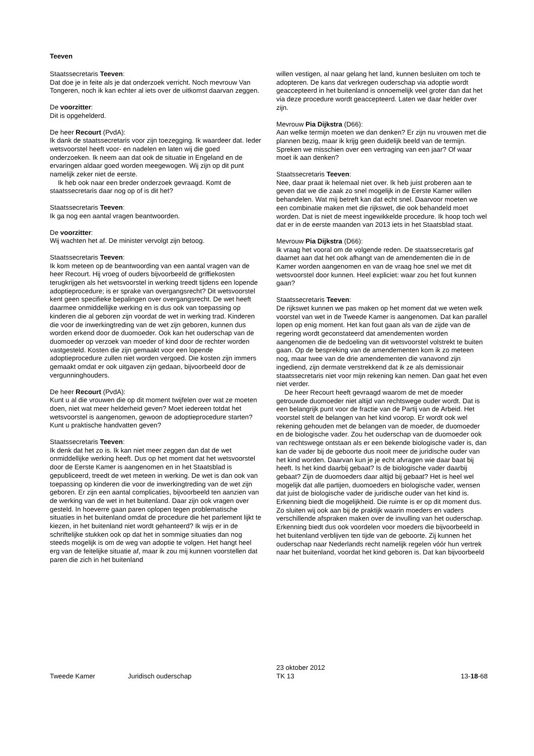Teeven
Staatssecretaris Teeven:
Dat doe je in feite als je dat onderzoek verricht. Noch mevrouw Van Tongeren, noch ik kan echter al iets over de uitkomst daarvan zeggen.
De voorzitter:
Dit is opgehelderd.
De heer Recourt (PvdA):
Ik dank de staatssecretaris voor zijn toezegging. Ik waardeer dat. Ieder wetsvoorstel heeft voor- en nadelen en laten wij die goed onderzoeken. Ik neem aan dat ook de situatie in Engeland en de ervaringen aldaar goed worden meegewogen. Wij zijn op dit punt namelijk zeker niet de eerste.
Ik heb ook naar een breder onderzoek gevraagd. Komt de staatssecretaris daar nog op of is dit het?
Staatssecretaris Teeven:
Ik ga nog een aantal vragen beantwoorden.
De voorzitter:
Wij wachten het af. De minister vervolgt zijn betoog.
Staatssecretaris Teeven:
Ik kom meteen op de beantwoording van een aantal vragen van de heer Recourt. Hij vroeg of ouders bijvoorbeeld de griffiekosten terugkrijgen als het wetsvoorstel in werking treedt tijdens een lopende adoptieprocedure; is er sprake van overgangsrecht? Dit wetsvoorstel kent geen specifieke bepalingen over overgangsrecht. De wet heeft daarmee onmiddellijke werking en is dus ook van toepassing op kinderen die al geboren zijn voordat de wet in werking trad. Kinderen die voor de inwerkingtreding van de wet zijn geboren, kunnen dus worden erkend door de duomoeder. Ook kan het ouderschap van de duomoeder op verzoek van moeder of kind door de rechter worden vastgesteld. Kosten die zijn gemaakt voor een lopende adoptieprocedure zullen niet worden vergoed. Die kosten zijn immers gemaakt omdat er ook uitgaven zijn gedaan, bijvoorbeeld door de vergunninghouders.
De heer Recourt (PvdA):
Kunt u al die vrouwen die op dit moment twijfelen over wat ze moeten doen, niet wat meer helderheid geven? Moet iedereen totdat het wetsvoorstel is aangenomen, gewoon de adoptieprocedure starten? Kunt u praktische handvatten geven?
Staatssecretaris Teeven:
Ik denk dat het zo is. Ik kan niet meer zeggen dan dat de wet onmiddellijke werking heeft. Dus op het moment dat het wetsvoorstel door de Eerste Kamer is aangenomen en in het Staatsblad is gepubliceerd, treedt de wet meteen in werking. De wet is dan ook van toepassing op kinderen die voor de inwerkingtreding van de wet zijn geboren. Er zijn een aantal complicaties, bijvoorbeeld ten aanzien van de werking van de wet in het buitenland. Daar zijn ook vragen over gesteld. In hoeverre gaan paren oplopen tegen problematische situaties in het buitenland omdat de procedure die het parlement lijkt te kiezen, in het buitenland niet wordt gehanteerd? Ik wijs er in de schriftelijke stukken ook op dat het in sommige situaties dan nog steeds mogelijk is om de weg van adoptie te volgen. Het hangt heel erg van de feitelijke situatie af, maar ik zou mij kunnen voorstellen dat paren die zich in het buitenland
willen vestigen, al naar gelang het land, kunnen besluiten om toch te adopteren. De kans dat verkregen ouderschap via adoptie wordt geaccepteerd in het buitenland is onnoemelijk veel groter dan dat het via deze procedure wordt geaccepteerd. Laten we daar helder over zijn.
Mevrouw Pia Dijkstra (D66):
Aan welke termijn moeten we dan denken? Er zijn nu vrouwen met die plannen bezig, maar ik krijg geen duidelijk beeld van de termijn. Spreken we misschien over een vertraging van een jaar? Of waar moet ik aan denken?
Staatssecretaris Teeven:
Nee, daar praat ik helemaal niet over. Ik heb juist proberen aan te geven dat we die zaak zo snel mogelijk in de Eerste Kamer willen behandelen. Wat mij betreft kan dat echt snel. Daarvoor moeten we een combinatie maken met die rijkswet, die ook behandeld moet worden. Dat is niet de meest ingewikkelde procedure. Ik hoop toch wel dat er in de eerste maanden van 2013 iets in het Staatsblad staat.
Mevrouw Pia Dijkstra (D66):
Ik vraag het vooral om de volgende reden. De staatssecretaris gaf daarnet aan dat het ook afhangt van de amendementen die in de Kamer worden aangenomen en van de vraag hoe snel we met dit wetsvoorstel door kunnen. Heel expliciet: waar zou het fout kunnen gaan?
Staatssecretaris Teeven:
De rijkswet kunnen we pas maken op het moment dat we weten welk voorstel van wet in de Tweede Kamer is aangenomen. Dat kan parallel lopen op enig moment. Het kan fout gaan als van de zijde van de regering wordt geconstateerd dat amendementen worden aangenomen die de bedoeling van dit wetsvoorstel volstrekt te buiten gaan. Op de bespreking van de amendementen kom ik zo meteen nog, maar twee van de drie amendementen die vanavond zijn ingediend, zijn dermate verstrekkend dat ik ze als demissionair staatssecretaris niet voor mijn rekening kan nemen. Dan gaat het even niet verder.
De heer Recourt heeft gevraagd waarom de met de moeder getrouwde duomoeder niet altijd van rechtswege ouder wordt. Dat is een belangrijk punt voor de fractie van de Partij van de Arbeid. Het voorstel stelt de belangen van het kind voorop. Er wordt ook wel rekening gehouden met de belangen van de moeder, de duomoeder en de biologische vader. Zou het ouderschap van de duomoeder ook van rechtswege ontstaan als er een bekende biologische vader is, dan kan de vader bij de geboorte dus nooit meer de juridische ouder van het kind worden. Daarvan kun je je echt afvragen wie daar baat bij heeft. Is het kind daarbij gebaat? Is de biologische vader daarbij gebaat? Zijn de duomoeders daar altijd bij gebaat? Het is heel wel mogelijk dat alle partijen, duomoeders en biologische vader, wensen dat juist de biologische vader de juridische ouder van het kind is. Erkenning biedt die mogelijkheid. Die ruimte is er op dit moment dus. Zo sluiten wij ook aan bij de praktijk waarin moeders en vaders verschillende afspraken maken over de invulling van het ouderschap. Erkenning biedt dus ook voordelen voor moeders die bijvoorbeeld in het buitenland verblijven ten tijde van de geboorte. Zij kunnen het ouderschap naar Nederlands recht namelijk regelen vóór hun vertrek naar het buitenland, voordat het kind geboren is. Dat kan bijvoorbeeld
Tweede Kamer
Juridisch ouderschap
23 oktober 2012
TK 13
13-18-68